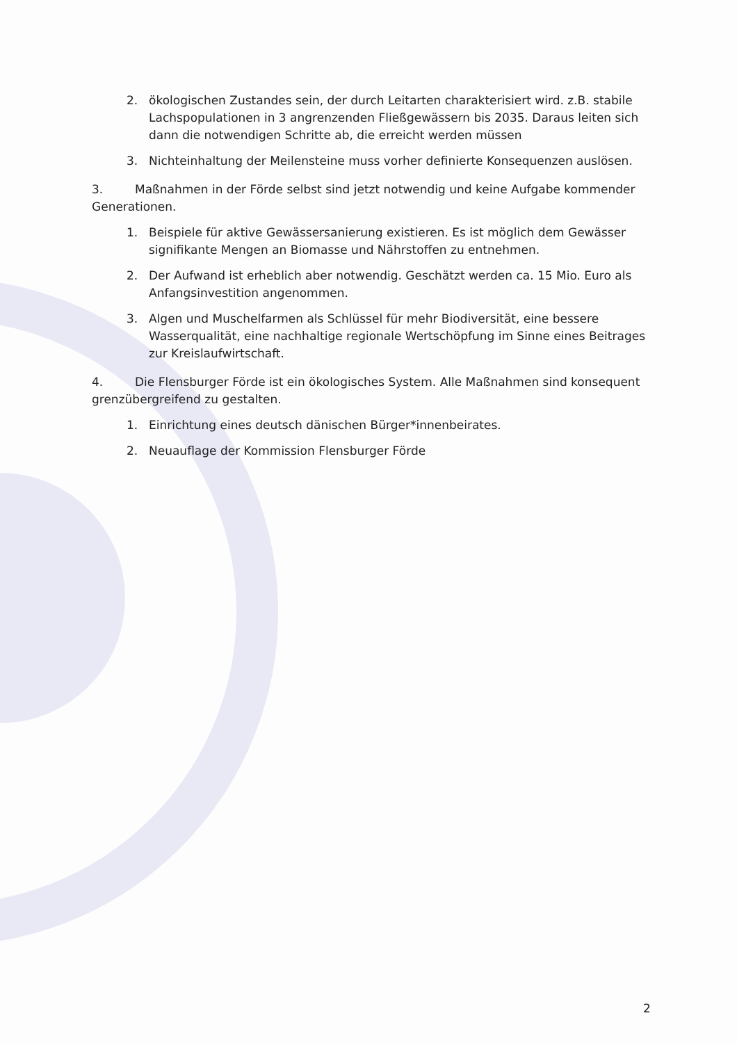2. ökologischen Zustandes sein, der durch Leitarten charakterisiert wird. z.B. stabile Lachspopulationen in 3 angrenzenden Fließgewässern bis 2035. Daraus leiten sich dann die notwendigen Schritte ab, die erreicht werden müssen
3. Nichteinhaltung der Meilensteine muss vorher definierte Konsequenzen auslösen.
3. Maßnahmen in der Förde selbst sind jetzt notwendig und keine Aufgabe kommender Generationen.
1. Beispiele für aktive Gewässersanierung existieren. Es ist möglich dem Gewässer signifikante Mengen an Biomasse und Nährstoffen zu entnehmen.
2. Der Aufwand ist erheblich aber notwendig. Geschätzt werden ca. 15 Mio. Euro als Anfangsinvestition angenommen.
3. Algen und Muschelfarmen als Schlüssel für mehr Biodiversität, eine bessere Wasserqualität, eine nachhaltige regionale Wertschöpfung im Sinne eines Beitrages zur Kreislaufwirtschaft.
4. Die Flensburger Förde ist ein ökologisches System. Alle Maßnahmen sind konsequent grenzübergreifend zu gestalten.
1. Einrichtung eines deutsch dänischen Bürger*innenbeirates.
2. Neuauflage der Kommission Flensburger Förde
2